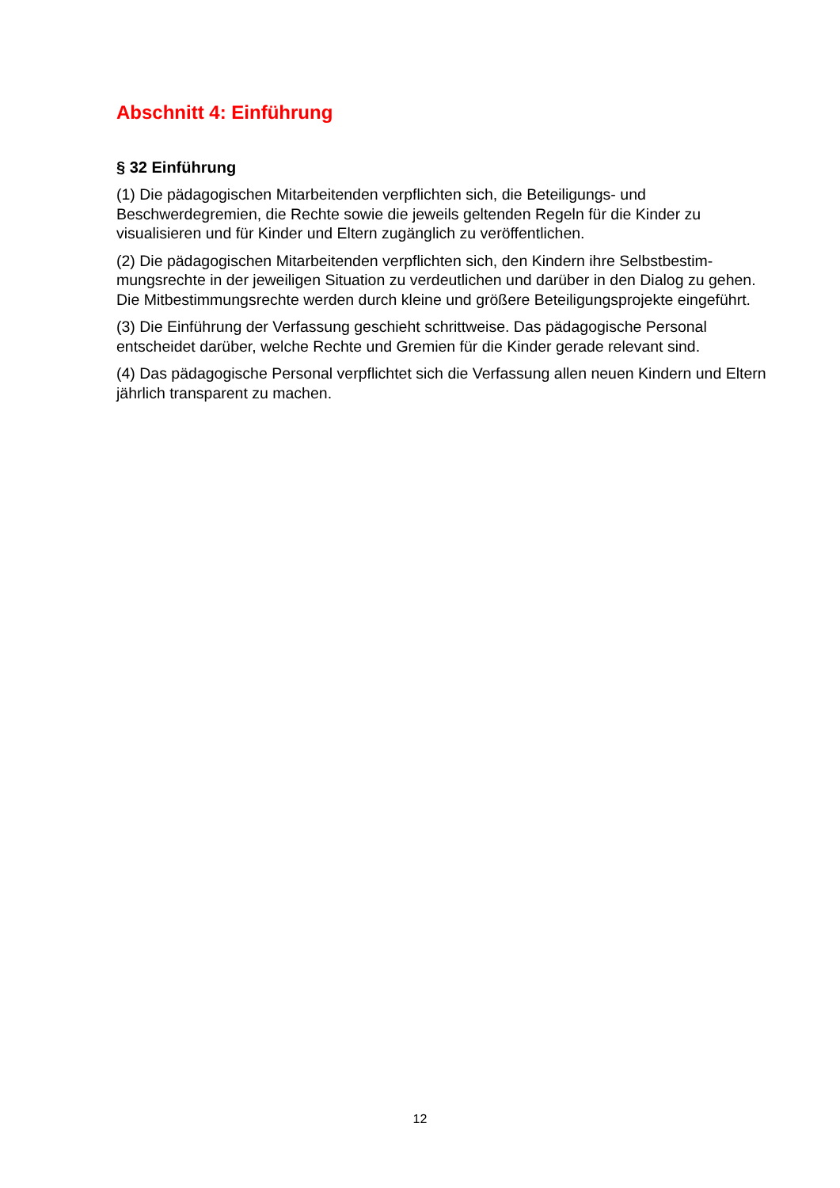Abschnitt 4: Einführung
§ 32 Einführung
(1) Die pädagogischen Mitarbeitenden verpflichten sich, die Beteiligungs- und Beschwerdegremien, die Rechte sowie die jeweils geltenden Regeln für die Kinder zu visualisieren und für Kinder und Eltern zugänglich zu veröffentlichen.
(2) Die pädagogischen Mitarbeitenden verpflichten sich, den Kindern ihre Selbstbestim-mungsrechte in der jeweiligen Situation zu verdeutlichen und darüber in den Dialog zu gehen. Die Mitbestimmungsrechte werden durch kleine und größere Beteiligungsprojekte eingeführt.
(3) Die Einführung der Verfassung geschieht schrittweise. Das pädagogische Personal entscheidet darüber, welche Rechte und Gremien für die Kinder gerade relevant sind.
(4) Das pädagogische Personal verpflichtet sich die Verfassung allen neuen Kindern und Eltern jährlich transparent zu machen.
12